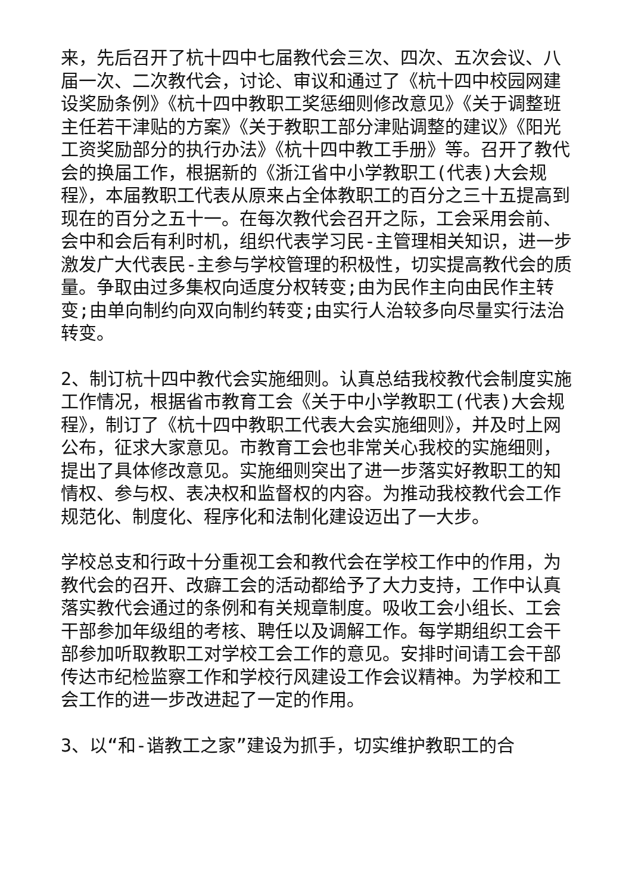来，先后召开了杭十四中七届教代会三次、四次、五次会议、八届一次、二次教代会，讨论、审议和通过了《杭十四中校园网建设奖励条例》《杭十四中教职工奖惩细则修改意见》《关于调整班主任若干津贴的方案》《关于教职工部分津贴调整的建议》《阳光工资奖励部分的执行办法》《杭十四中教工手册》等。召开了教代会的换届工作，根据新的《浙江省中小学教职工(代表)大会规程》，本届教职工代表从原来占全体教职工的百分之三十五提高到现在的百分之五十一。在每次教代会召开之际，工会采用会前、会中和会后有利时机，组织代表学习民-主管理相关知识，进一步激发广大代表民-主参与学校管理的积极性，切实提高教代会的质量。争取由过多集权向适度分权转变;由为民作主向由民作主转变;由单向制约向双向制约转变;由实行人治较多向尽量实行法治转变。
2、制订杭十四中教代会实施细则。认真总结我校教代会制度实施工作情况，根据省市教育工会《关于中小学教职工(代表)大会规程》，制订了《杭十四中教职工代表大会实施细则》，并及时上网公布，征求大家意见。市教育工会也非常关心我校的实施细则，提出了具体修改意见。实施细则突出了进一步落实好教职工的知情权、参与权、表决权和监督权的内容。为推动我校教代会工作规范化、制度化、程序化和法制化建设迈出了一大步。
学校总支和行政十分重视工会和教代会在学校工作中的作用，为教代会的召开、改癖工会的活动都给予了大力支持，工作中认真落实教代会通过的条例和有关规章制度。吸收工会小组长、工会干部参加年级组的考核、聘任以及调解工作。每学期组织工会干部参加听取教职工对学校工会工作的意见。安排时间请工会干部传达市纪检监察工作和学校行风建设工作会议精神。为学校和工会工作的进一步改进起了一定的作用。
3、以“和-谐教工之家”建设为抓手，切实维护教职工的合